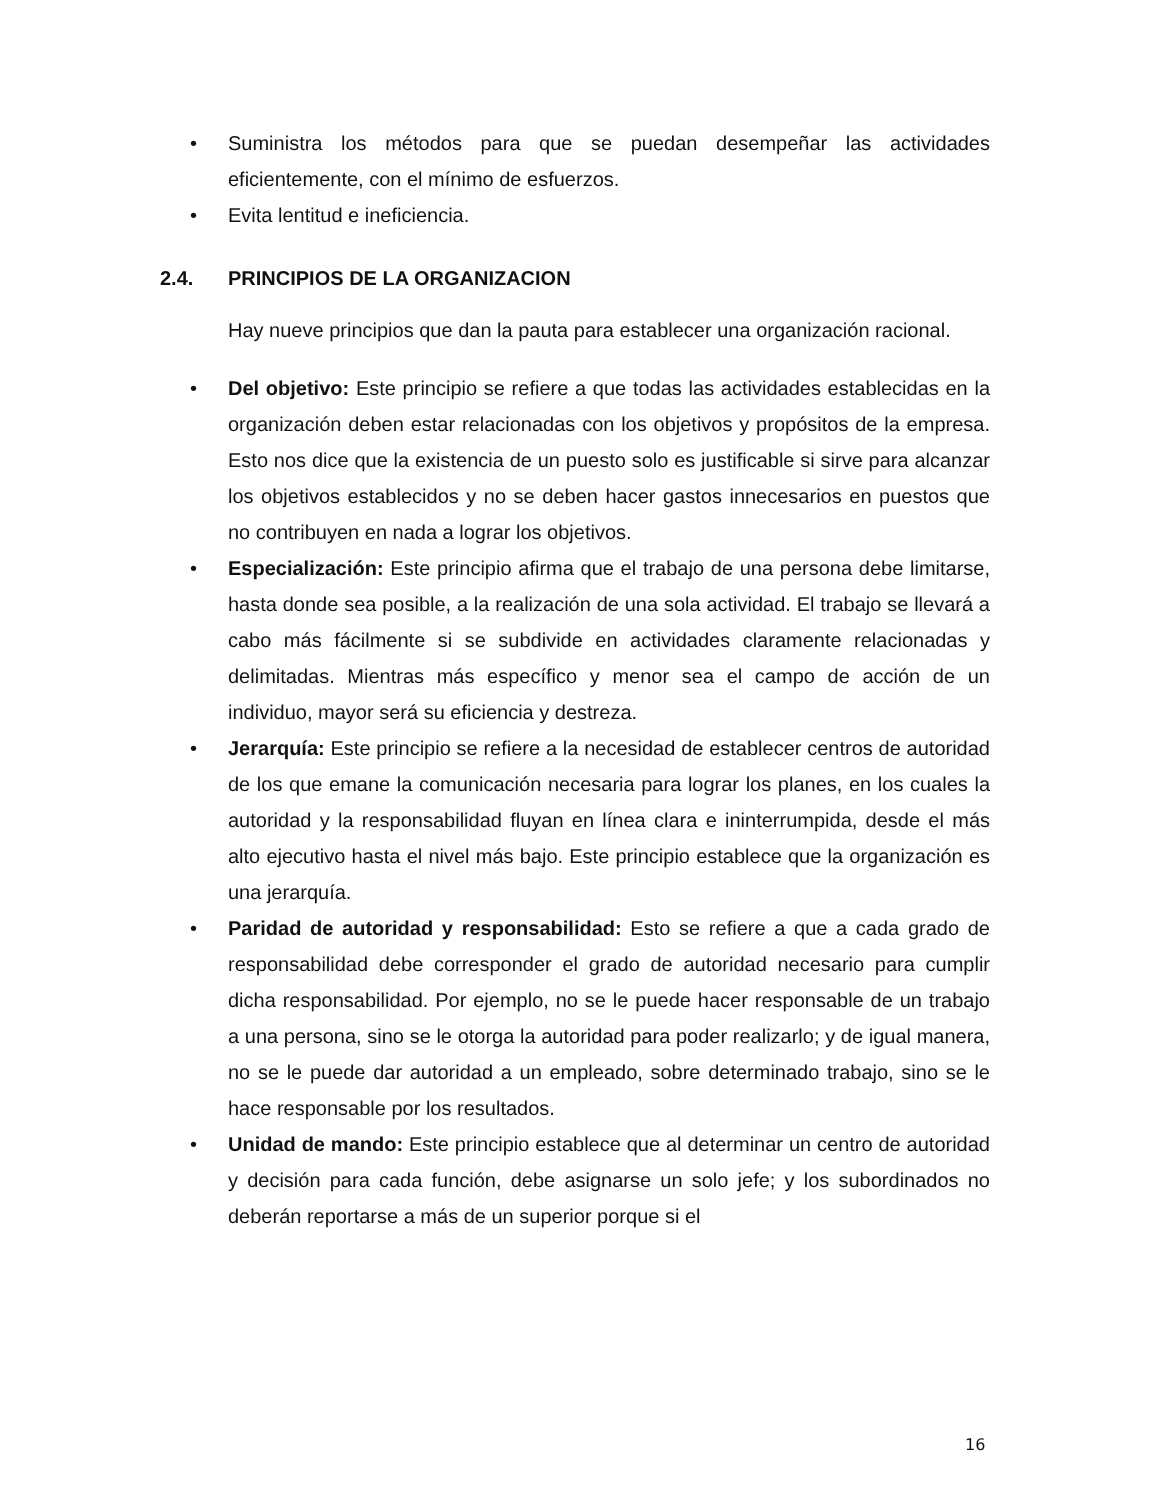• Suministra los métodos para que se puedan desempeñar las actividades eficientemente, con el mínimo de esfuerzos.
• Evita lentitud e ineficiencia.
2.4. PRINCIPIOS DE LA ORGANIZACION
Hay nueve principios que dan la pauta para establecer una organización racional.
• Del objetivo: Este principio se refiere a que todas las actividades establecidas en la organización deben estar relacionadas con los objetivos y propósitos de la empresa. Esto nos dice que la existencia de un puesto solo es justificable si sirve para alcanzar los objetivos establecidos y no se deben hacer gastos innecesarios en puestos que no contribuyen en nada a lograr los objetivos.
• Especialización: Este principio afirma que el trabajo de una persona debe limitarse, hasta donde sea posible, a la realización de una sola actividad. El trabajo se llevará a cabo más fácilmente si se subdivide en actividades claramente relacionadas y delimitadas. Mientras más específico y menor sea el campo de acción de un individuo, mayor será su eficiencia y destreza.
• Jerarquía: Este principio se refiere a la necesidad de establecer centros de autoridad de los que emane la comunicación necesaria para lograr los planes, en los cuales la autoridad y la responsabilidad fluyan en línea clara e ininterrumpida, desde el más alto ejecutivo hasta el nivel más bajo. Este principio establece que la organización es una jerarquía.
• Paridad de autoridad y responsabilidad: Esto se refiere a que a cada grado de responsabilidad debe corresponder el grado de autoridad necesario para cumplir dicha responsabilidad. Por ejemplo, no se le puede hacer responsable de un trabajo a una persona, sino se le otorga la autoridad para poder realizarlo; y de igual manera, no se le puede dar autoridad a un empleado, sobre determinado trabajo, sino se le hace responsable por los resultados.
• Unidad de mando: Este principio establece que al determinar un centro de autoridad y decisión para cada función, debe asignarse un solo jefe; y los subordinados no deberán reportarse a más de un superior porque si el
16